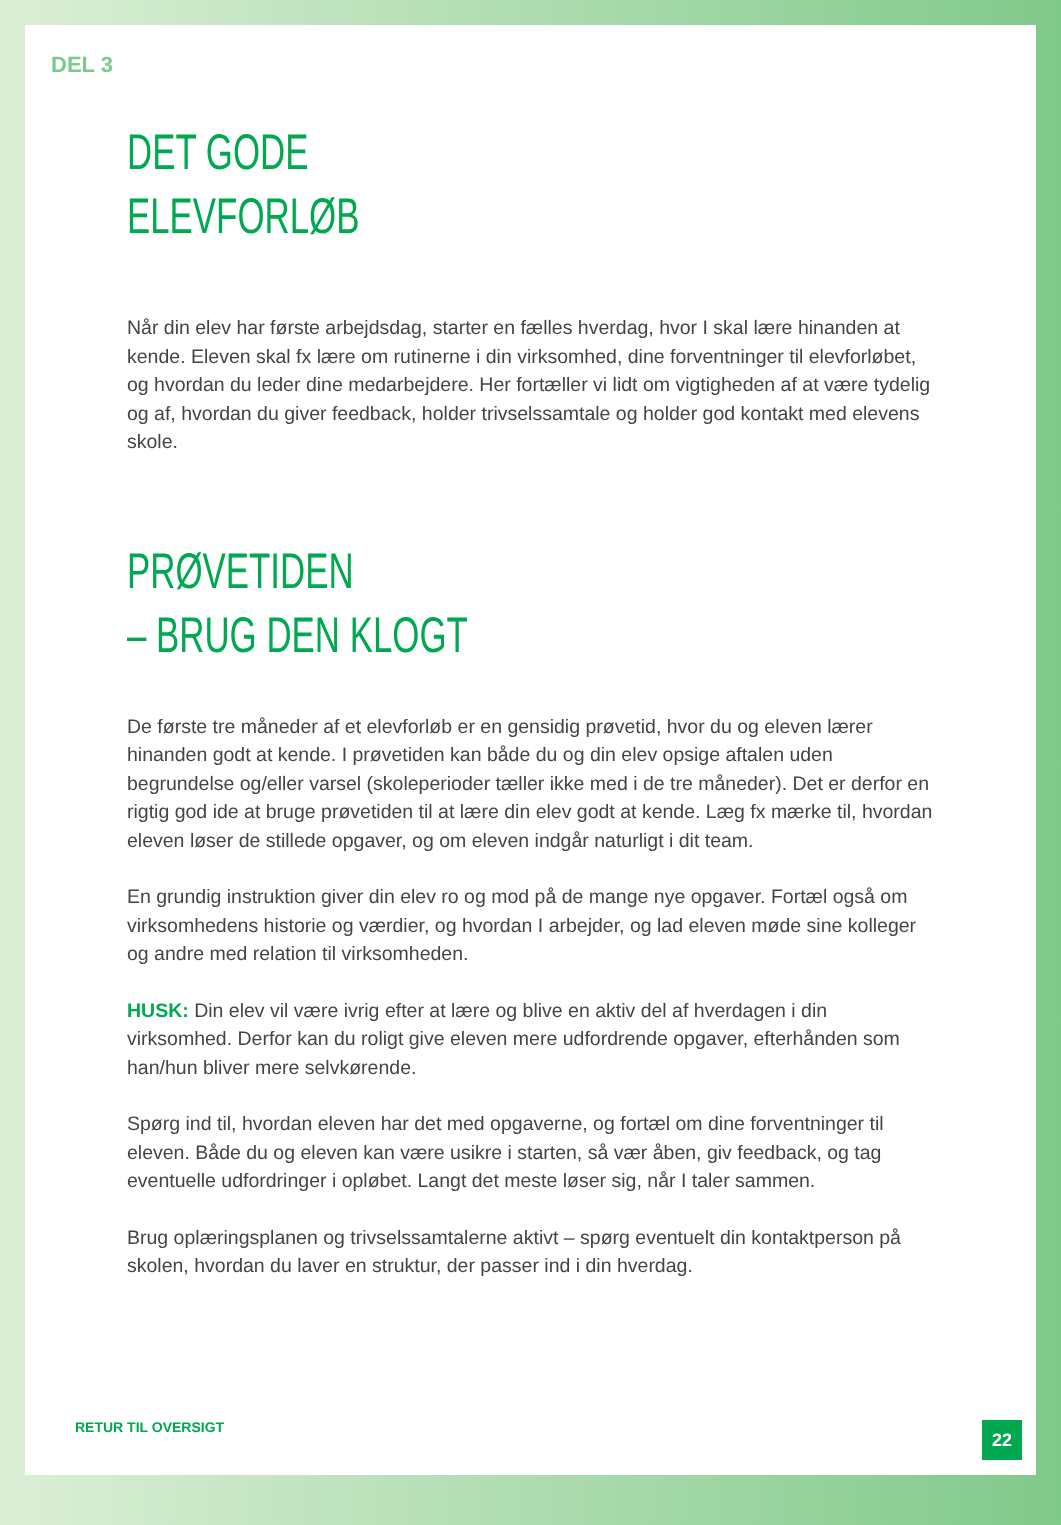DEL 3
DET GODE
ELEVFORLØB
Når din elev har første arbejdsdag, starter en fælles hverdag, hvor I skal lære hinanden at kende. Eleven skal fx lære om rutinerne i din virksomhed, dine forventninger til elevforløbet, og hvordan du leder dine medarbejdere. Her fortæller vi lidt om vigtigheden af at være tydelig og af, hvordan du giver feedback, holder trivselssamtale og holder god kontakt med elevens skole.
PRØVETIDEN
– BRUG DEN KLOGT
De første tre måneder af et elevforløb er en gensidig prøvetid, hvor du og eleven lærer hinanden godt at kende. I prøvetiden kan både du og din elev opsige aftalen uden begrundelse og/eller varsel (skoleperioder tæller ikke med i de tre måneder). Det er derfor en rigtig god ide at bruge prøvetiden til at lære din elev godt at kende. Læg fx mærke til, hvordan eleven løser de stillede opgaver, og om eleven indgår naturligt i dit team.
En grundig instruktion giver din elev ro og mod på de mange nye opgaver. Fortæl også om virksomhedens historie og værdier, og hvordan I arbejder, og lad eleven møde sine kolleger og andre med relation til virksomheden.
HUSK: Din elev vil være ivrig efter at lære og blive en aktiv del af hverdagen i din virksomhed. Derfor kan du roligt give eleven mere udfordrende opgaver, efter­hånden som han/hun bliver mere selvkørende.
Spørg ind til, hvordan eleven har det med opgaverne, og fortæl om dine forvent­ninger til eleven. Både du og eleven kan være usikre i starten, så vær åben, giv feedback, og tag eventuelle udfordringer i opløbet. Langt det meste løser sig, når I taler sammen.
Brug oplæringsplanen og trivselssamtalerne aktivt – spørg eventuelt din kontakt­person på skolen, hvordan du laver en struktur, der passer ind i din hverdag.
RETUR TIL OVERSIGT
22